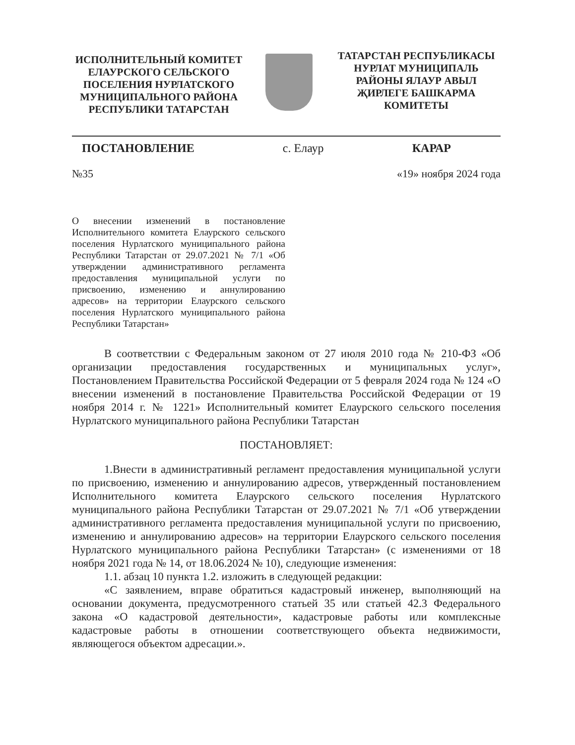ИСПОЛНИТЕЛЬНЫЙ КОМИТЕТ ЕЛАУРСКОГО СЕЛЬСКОГО ПОСЕЛЕНИЯ НУРЛАТСКОГО МУНИЦИПАЛЬНОГО РАЙОНА РЕСПУБЛИКИ ТАТАРСТАН
ТАТАРСТАН РЕСПУБЛИКАСЫ НУРЛАТ МУНИЦИПАЛЬ РАЙОНЫ ЯЛАУР АВЫЛ ҖИРЛЕГЕ БАШКАРМА КОМИТЕТЫ
ПОСТАНОВЛЕНИЕ с. Елаур КАРАР
№35 «19» ноября 2024 года
О внесении изменений в постановление Исполнительного комитета Елаурского сельского поселения Нурлатского муниципального района Республики Татарстан от 29.07.2021 № 7/1 «Об утверждении административного регламента предоставления муниципальной услуги по присвоению, изменению и аннулированию адресов» на территории Елаурского сельского поселения Нурлатского муниципального района Республики Татарстан»
В соответствии с Федеральным законом от 27 июля 2010 года № 210-ФЗ «Об организации предоставления государственных и муниципальных услуг», Постановлением Правительства Российской Федерации от 5 февраля 2024 года № 124 «О внесении изменений в постановление Правительства Российской Федерации от 19 ноября 2014 г. № 1221» Исполнительный комитет Елаурского сельского поселения Нурлатского муниципального района Республики Татарстан
ПОСТАНОВЛЯЕТ:
1.Внести в административный регламент предоставления муниципальной услуги по присвоению, изменению и аннулированию адресов, утвержденный постановлением Исполнительного комитета Елаурского сельского поселения Нурлатского муниципального района Республики Татарстан от 29.07.2021 № 7/1 «Об утверждении административного регламента предоставления муниципальной услуги по присвоению, изменению и аннулированию адресов» на территории Елаурского сельского поселения Нурлатского муниципального района Республики Татарстан» (с изменениями от 18 ноября 2021 года № 14, от 18.06.2024 № 10), следующие изменения:
1.1. абзац 10 пункта 1.2. изложить в следующей редакции:
«С заявлением, вправе обратиться кадастровый инженер, выполняющий на основании документа, предусмотренного статьей 35 или статьей 42.3 Федерального закона «О кадастровой деятельности», кадастровые работы или комплексные кадастровые работы в отношении соответствующего объекта недвижимости, являющегося объектом адресации.».